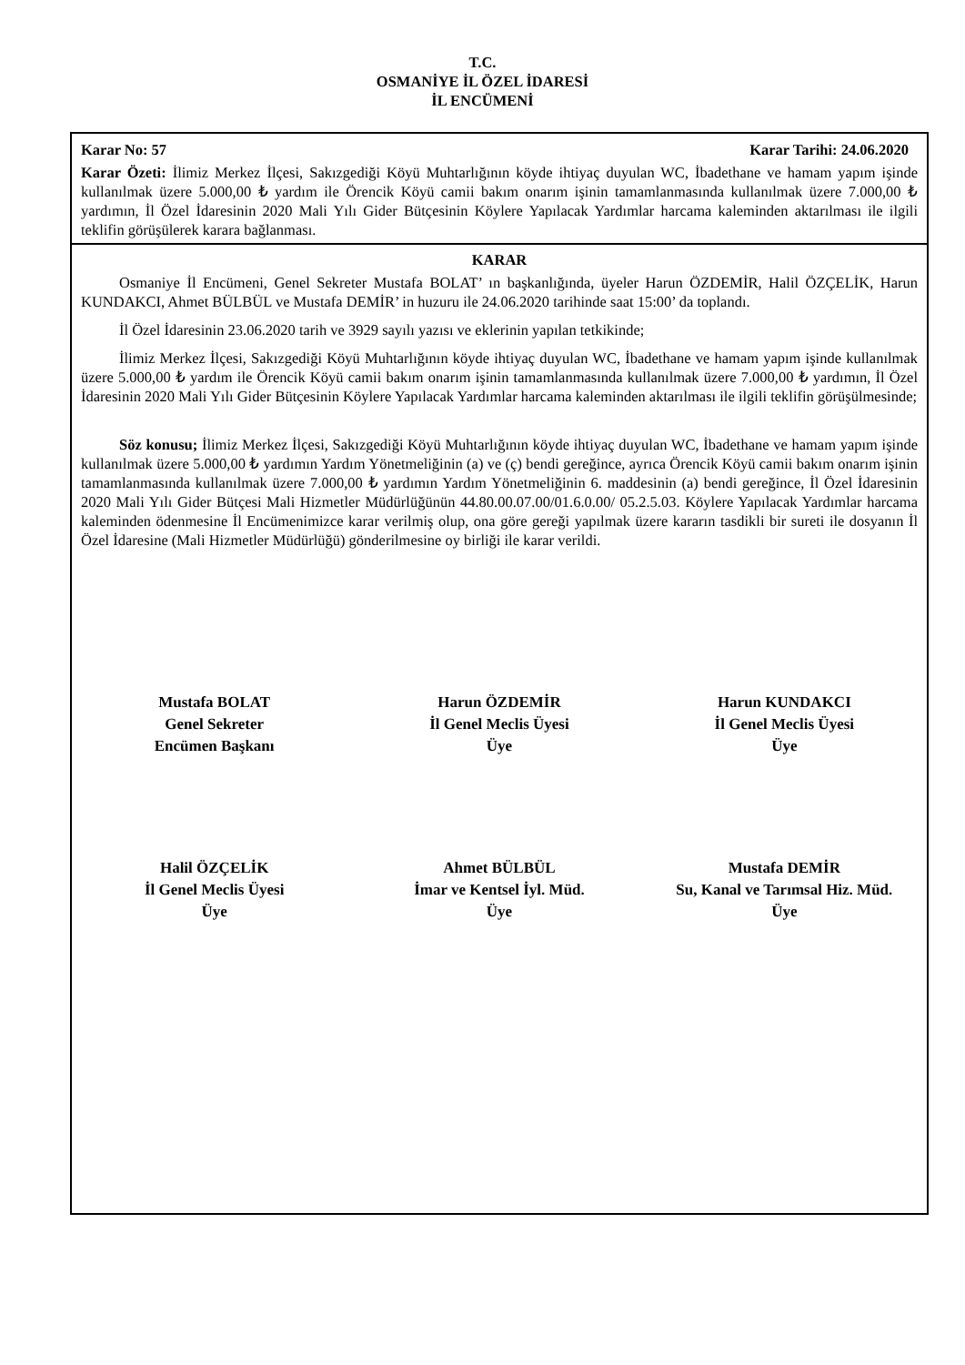T.C.
OSMANİYE İL ÖZEL İDARESİ
İL ENCÜMENİ
Karar No: 57 Karar Tarihi: 24.06.2020
Karar Özeti: İlimiz Merkez İlçesi, Sakızgediği Köyü Muhtarlığının köyde ihtiyaç duyulan WC, İbadethane ve hamam yapım işinde kullanılmak üzere 5.000,00 ₺ yardım ile Örencik Köyü camii bakım onarım işinin tamamlanmasında kullanılmak üzere 7.000,00 ₺ yardımın, İl Özel İdaresinin 2020 Mali Yılı Gider Bütçesinin Köylere Yapılacak Yardımlar harcama kaleminden aktarılması ile ilgili teklifin görüşülerek karara bağlanması.
KARAR
Osmaniye İl Encümeni, Genel Sekreter Mustafa BOLAT’ ın başkanlığında, üyeler Harun ÖZDEMİR, Halil ÖZÇELİK, Harun KUNDAKCI, Ahmet BÜLBÜL ve Mustafa DEMİR’ in huzuru ile 24.06.2020 tarihinde saat 15:00’ da toplandı.
İl Özel İdaresinin 23.06.2020 tarih ve 3929 sayılı yazısı ve eklerinin yapılan tetkikinde;
İlimiz Merkez İlçesi, Sakızgediği Köyü Muhtarlığının köyde ihtiyaç duyulan WC, İbadethane ve hamam yapım işinde kullanılmak üzere 5.000,00 ₺ yardım ile Örencik Köyü camii bakım onarım işinin tamamlanmasında kullanılmak üzere 7.000,00 ₺ yardımın, İl Özel İdaresinin 2020 Mali Yılı Gider Bütçesinin Köylere Yapılacak Yardımlar harcama kaleminden aktarılması ile ilgili teklifin görüşülmesinde;
Söz konusu; İlimiz Merkez İlçesi, Sakızgediği Köyü Muhtarlığının köyde ihtiyaç duyulan WC, İbadethane ve hamam yapım işinde kullanılmak üzere 5.000,00 ₺ yardımın Yardım Yönetmeliğinin (a) ve (ç) bendi gereğince, ayrıca Örencik Köyü camii bakım onarım işinin tamamlanmasında kullanılmak üzere 7.000,00 ₺ yardımın Yardım Yönetmeliğinin 6. maddesinin (a) bendi gereğince, İl Özel İdaresinin 2020 Mali Yılı Gider Bütçesi Mali Hizmetler Müdürlüğünün 44.80.00.07.00/01.6.0.00/ 05.2.5.03. Köylere Yapılacak Yardımlar harcama kaleminden ödenmesine İl Encümenimizce karar verilmiş olup, ona göre gereği yapılmak üzere kararın tasdikli bir sureti ile dosyanın İl Özel İdaresine (Mali Hizmetler Müdürlüğü) gönderilmesine oy birliği ile karar verildi.
Mustafa BOLAT
Genel Sekreter
Encümen Başkanı
Harun ÖZDEMİR
İl Genel Meclis Üyesi
Üye
Harun KUNDAKCI
İl Genel Meclis Üyesi
Üye
Halil ÖZÇELİK
İl Genel Meclis Üyesi
Üye
Ahmet BÜLBÜL
İmar ve Kentsel İyl. Müd.
Üye
Mustafa DEMİR
Su, Kanal ve Tarımsal Hiz. Müd.
Üye